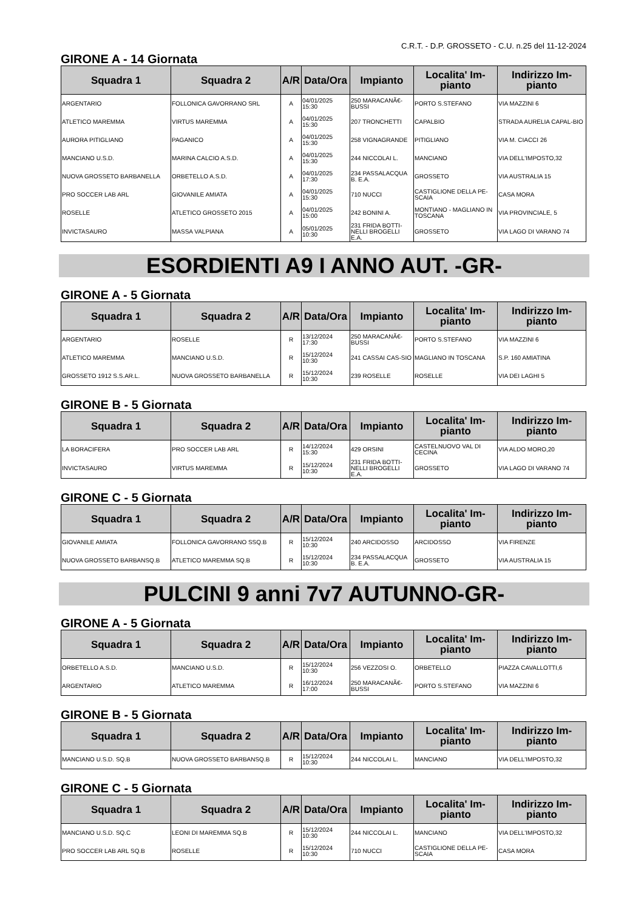C.R.T. - D.P. GROSSETO - C.U. n.25 del 11-12-2024
GIRONE A - 14 Giornata
| Squadra 1 | Squadra 2 | A/R | Data/Ora | Impianto | Localita' Im-pianto | Indirizzo Im-pianto |
| --- | --- | --- | --- | --- | --- | --- |
| ARGENTARIO | FOLLONICA GAVORRANO SRL | A | 04/01/2025 15:30 | 250 MARACANÃ€-BUSSI | PORTO S.STEFANO | VIA MAZZINI 6 |
| ATLETICO MAREMMA | VIRTUS MAREMMA | A | 04/01/2025 15:30 | 207 TRONCHETTI | CAPALBIO | STRADA AURELIA CAPAL-BIO |
| AURORA PITIGLIANO | PAGANICO | A | 04/01/2025 15:30 | 258 VIGNAGRANDE | PITIGLIANO | VIA M. CIACCI 26 |
| MANCIANO U.S.D. | MARINA CALCIO A.S.D. | A | 04/01/2025 15:30 | 244 NICCOLAI L. | MANCIANO | VIA DELL'IMPOSTO,32 |
| NUOVA GROSSETO BARBANELLA | ORBETELLO A.S.D. | A | 04/01/2025 17:30 | 234 PASSALACQUA B. E.A. | GROSSETO | VIA AUSTRALIA 15 |
| PRO SOCCER LAB ARL | GIOVANILE AMIATA | A | 04/01/2025 15:30 | 710 NUCCI | CASTIGLIONE DELLA PE-SCAIA | CASA MORA |
| ROSELLE | ATLETICO GROSSETO 2015 | A | 04/01/2025 15:00 | 242 BONINI A. | MONTIANO - MAGLIANO IN TOSCANA | VIA PROVINCIALE, 5 |
| INVICTASAURO | MASSA VALPIANA | A | 05/01/2025 10:30 | 231 FRIDA BOTTI-NELLI BROGELLI E.A. | GROSSETO | VIA LAGO DI VARANO 74 |
ESORDIENTI A9 I ANNO AUT. -GR-
GIRONE A - 5 Giornata
| Squadra 1 | Squadra 2 | A/R | Data/Ora | Impianto | Localita' Im-pianto | Indirizzo Im-pianto |
| --- | --- | --- | --- | --- | --- | --- |
| ARGENTARIO | ROSELLE | R | 13/12/2024 17:30 | 250 MARACANÃ€-BUSSI | PORTO S.STEFANO | VIA MAZZINI 6 |
| ATLETICO MAREMMA | MANCIANO U.S.D. | R | 15/12/2024 10:30 | 241 CASSAI CAS-SIO | MAGLIANO IN TOSCANA | S.P. 160 AMIATINA |
| GROSSETO 1912 S.S.AR.L. | NUOVA GROSSETO BARBANELLA | R | 15/12/2024 10:30 | 239 ROSELLE | ROSELLE | VIA DEI LAGHI 5 |
GIRONE B - 5 Giornata
| Squadra 1 | Squadra 2 | A/R | Data/Ora | Impianto | Localita' Im-pianto | Indirizzo Im-pianto |
| --- | --- | --- | --- | --- | --- | --- |
| LA BORACIFERA | PRO SOCCER LAB ARL | R | 14/12/2024 15:30 | 429 ORSINI | CASTELNUOVO VAL DI CECINA | VIA ALDO MORO,20 |
| INVICTASAURO | VIRTUS MAREMMA | R | 15/12/2024 10:30 | 231 FRIDA BOTTI-NELLI BROGELLI E.A. | GROSSETO | VIA LAGO DI VARANO 74 |
GIRONE C - 5 Giornata
| Squadra 1 | Squadra 2 | A/R | Data/Ora | Impianto | Localita' Im-pianto | Indirizzo Im-pianto |
| --- | --- | --- | --- | --- | --- | --- |
| GIOVANILE AMIATA | FOLLONICA GAVORRANO SSQ.B | R | 15/12/2024 10:30 | 240 ARCIDOSSO | ARCIDOSSO | VIA FIRENZE |
| NUOVA GROSSETO BARBANSQ.B | ATLETICO MAREMMA SQ.B | R | 15/12/2024 10:30 | 234 PASSALACQUA B. E.A. | GROSSETO | VIA AUSTRALIA 15 |
PULCINI 9 anni 7v7 AUTUNNO-GR-
GIRONE A - 5 Giornata
| Squadra 1 | Squadra 2 | A/R | Data/Ora | Impianto | Localita' Im-pianto | Indirizzo Im-pianto |
| --- | --- | --- | --- | --- | --- | --- |
| ORBETELLO A.S.D. | MANCIANO U.S.D. | R | 15/12/2024 10:30 | 256 VEZZOSI O. | ORBETELLO | PIAZZA CAVALLOTTI,6 |
| ARGENTARIO | ATLETICO MAREMMA | R | 16/12/2024 17:00 | 250 MARACANÃ€-BUSSI | PORTO S.STEFANO | VIA MAZZINI 6 |
GIRONE B - 5 Giornata
| Squadra 1 | Squadra 2 | A/R | Data/Ora | Impianto | Localita' Im-pianto | Indirizzo Im-pianto |
| --- | --- | --- | --- | --- | --- | --- |
| MANCIANO U.S.D. SQ.B | NUOVA GROSSETO BARBANSQ.B | R | 15/12/2024 10:30 | 244 NICCOLAI L. | MANCIANO | VIA DELL'IMPOSTO,32 |
GIRONE C - 5 Giornata
| Squadra 1 | Squadra 2 | A/R | Data/Ora | Impianto | Localita' Im-pianto | Indirizzo Im-pianto |
| --- | --- | --- | --- | --- | --- | --- |
| MANCIANO U.S.D. SQ.C | LEONI DI MAREMMA SQ.B | R | 15/12/2024 10:30 | 244 NICCOLAI L. | MANCIANO | VIA DELL'IMPOSTO,32 |
| PRO SOCCER LAB ARL SQ.B | ROSELLE | R | 15/12/2024 10:30 | 710 NUCCI | CASTIGLIONE DELLA PE-SCAIA | CASA MORA |